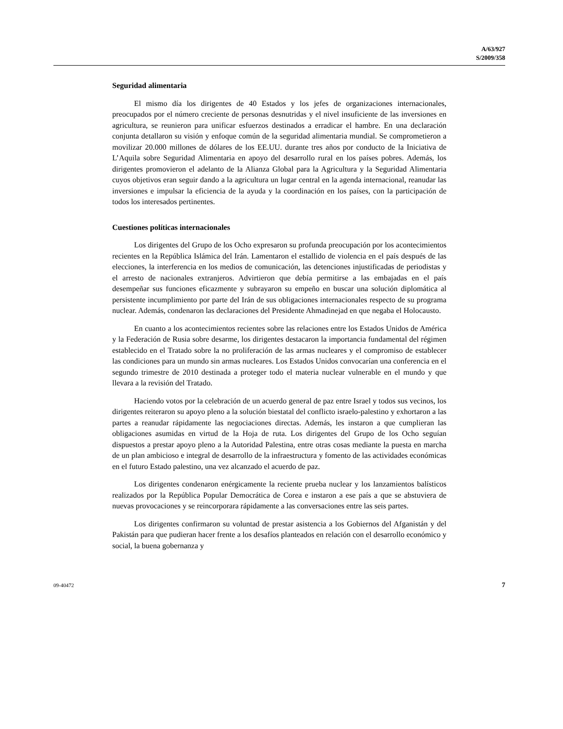A/63/927
S/2009/358
Seguridad alimentaria
El mismo día los dirigentes de 40 Estados y los jefes de organizaciones internacionales, preocupados por el número creciente de personas desnutridas y el nivel insuficiente de las inversiones en agricultura, se reunieron para unificar esfuerzos destinados a erradicar el hambre. En una declaración conjunta detallaron su visión y enfoque común de la seguridad alimentaria mundial. Se comprometieron a movilizar 20.000 millones de dólares de los EE.UU. durante tres años por conducto de la Iniciativa de L’Aquila sobre Seguridad Alimentaria en apoyo del desarrollo rural en los países pobres. Además, los dirigentes promovieron el adelanto de la Alianza Global para la Agricultura y la Seguridad Alimentaria cuyos objetivos eran seguir dando a la agricultura un lugar central en la agenda internacional, reanudar las inversiones e impulsar la eficiencia de la ayuda y la coordinación en los países, con la participación de todos los interesados pertinentes.
Cuestiones políticas internacionales
Los dirigentes del Grupo de los Ocho expresaron su profunda preocupación por los acontecimientos recientes en la República Islámica del Irán. Lamentaron el estallido de violencia en el país después de las elecciones, la interferencia en los medios de comunicación, las detenciones injustificadas de periodistas y el arresto de nacionales extranjeros. Advirtieron que debía permitirse a las embajadas en el país desempeñar sus funciones eficazmente y subrayaron su empeño en buscar una solución diplomática al persistente incumplimiento por parte del Irán de sus obligaciones internacionales respecto de su programa nuclear. Además, condenaron las declaraciones del Presidente Ahmadinejad en que negaba el Holocausto.
En cuanto a los acontecimientos recientes sobre las relaciones entre los Estados Unidos de América y la Federación de Rusia sobre desarme, los dirigentes destacaron la importancia fundamental del régimen establecido en el Tratado sobre la no proliferación de las armas nucleares y el compromiso de establecer las condiciones para un mundo sin armas nucleares. Los Estados Unidos convocarían una conferencia en el segundo trimestre de 2010 destinada a proteger todo el materia nuclear vulnerable en el mundo y que llevara a la revisión del Tratado.
Haciendo votos por la celebración de un acuerdo general de paz entre Israel y todos sus vecinos, los dirigentes reiteraron su apoyo pleno a la solución biestatal del conflicto israelo-palestino y exhortaron a las partes a reanudar rápidamente las negociaciones directas. Además, les instaron a que cumplieran las obligaciones asumidas en virtud de la Hoja de ruta. Los dirigentes del Grupo de los Ocho seguían dispuestos a prestar apoyo pleno a la Autoridad Palestina, entre otras cosas mediante la puesta en marcha de un plan ambicioso e integral de desarrollo de la infraestructura y fomento de las actividades económicas en el futuro Estado palestino, una vez alcanzado el acuerdo de paz.
Los dirigentes condenaron enérgicamente la reciente prueba nuclear y los lanzamientos balísticos realizados por la República Popular Democrática de Corea e instaron a ese país a que se abstuviera de nuevas provocaciones y se reincorporara rápidamente a las conversaciones entre las seis partes.
Los dirigentes confirmaron su voluntad de prestar asistencia a los Gobiernos del Afganistán y del Pakistán para que pudieran hacer frente a los desafíos planteados en relación con el desarrollo económico y social, la buena gobernanza y
09-40472 7